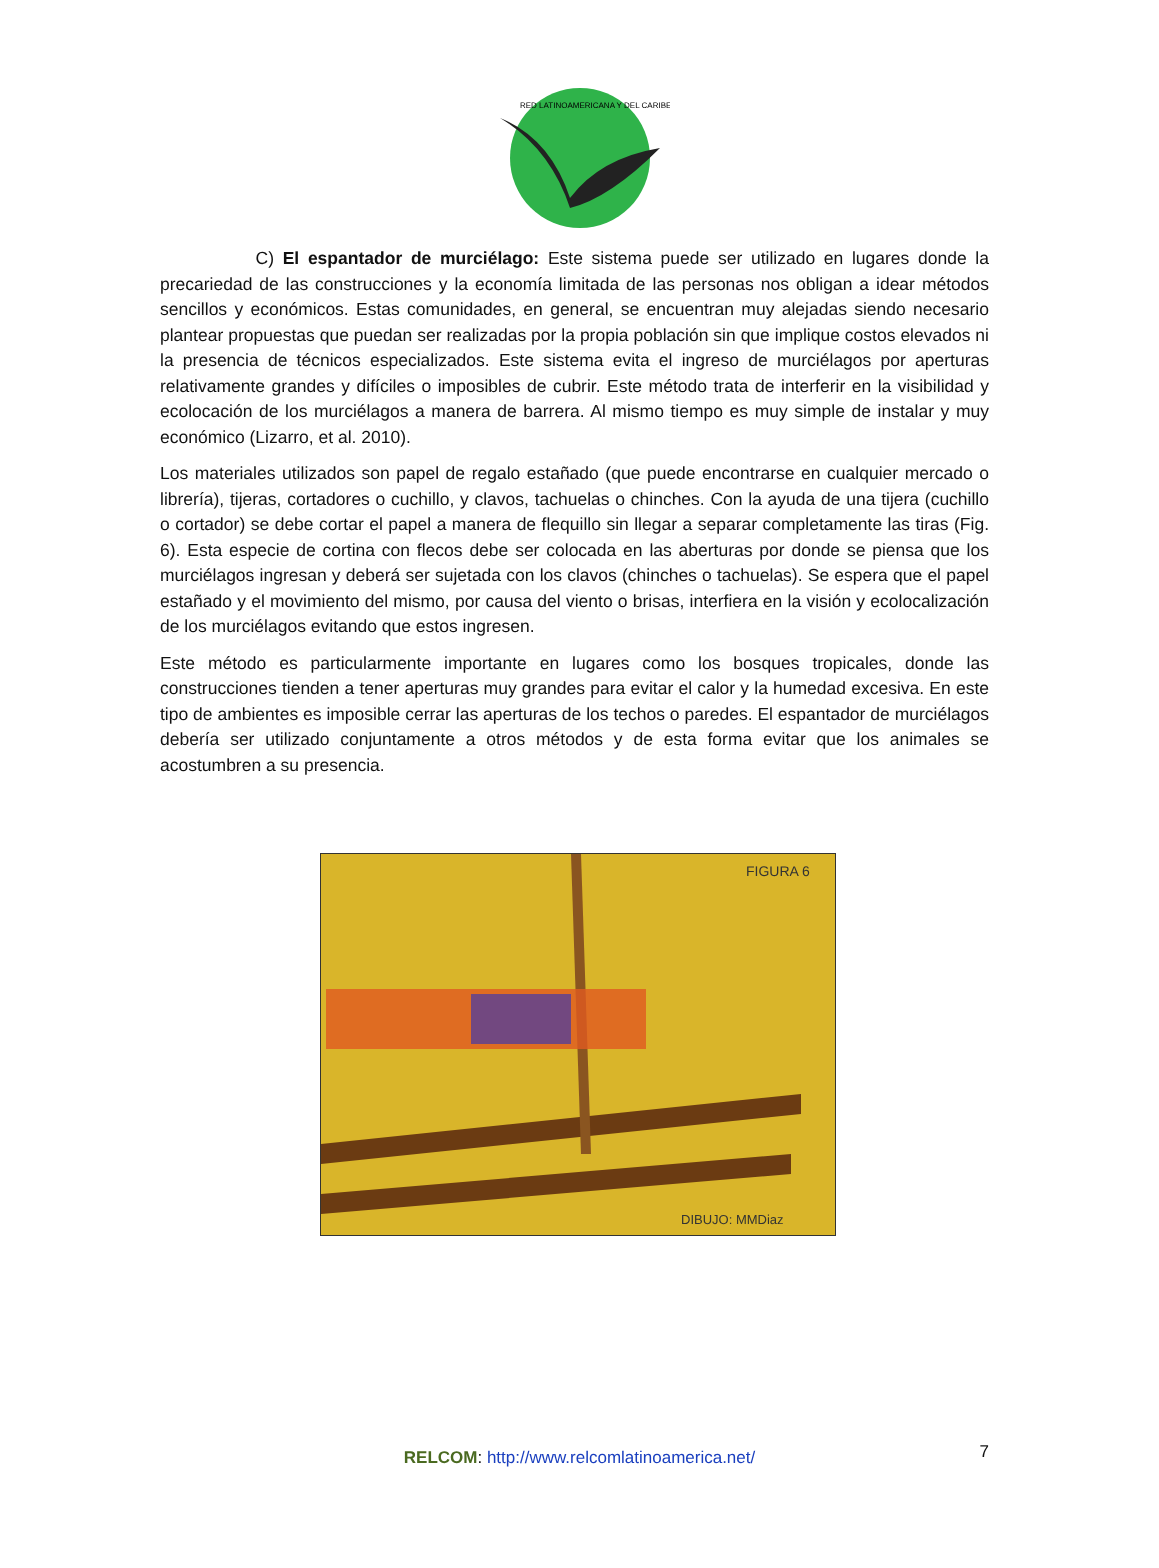RED LATINOAMERICANA Y DEL CARIBE
C) El espantador de murciélago: Este sistema puede ser utilizado en lugares donde la precariedad de las construcciones y la economía limitada de las personas nos obligan a idear métodos sencillos y económicos. Estas comunidades, en general, se encuentran muy alejadas siendo necesario plantear propuestas que puedan ser realizadas por la propia población sin que implique costos elevados ni la presencia de técnicos especializados. Este sistema evita el ingreso de murciélagos por aperturas relativamente grandes y difíciles o imposibles de cubrir. Este método trata de interferir en la visibilidad y ecolocación de los murciélagos a manera de barrera. Al mismo tiempo es muy simple de instalar y muy económico (Lizarro, et al. 2010).
Los materiales utilizados son papel de regalo estañado (que puede encontrarse en cualquier mercado o librería), tijeras, cortadores o cuchillo, y clavos, tachuelas o chinches. Con la ayuda de una tijera (cuchillo o cortador) se debe cortar el papel a manera de flequillo sin llegar a separar completamente las tiras (Fig. 6). Esta especie de cortina con flecos debe ser colocada en las aberturas por donde se piensa que los murciélagos ingresan y deberá ser sujetada con los clavos (chinches o tachuelas). Se espera que el papel estañado y el movimiento del mismo, por causa del viento o brisas, interfiera en la visión y ecolocalización de los murciélagos evitando que estos ingresen.
Este método es particularmente importante en lugares como los bosques tropicales, donde las construcciones tienden a tener aperturas muy grandes para evitar el calor y la humedad excesiva. En este tipo de ambientes es imposible cerrar las aperturas de los techos o paredes. El espantador de murciélagos debería ser utilizado conjuntamente a otros métodos y de esta forma evitar que los animales se acostumbren a su presencia.
FIGURA 6
DIBUJO: MMDiaz
RELCOM: http://www.relcomlatinoamerica.net/
7